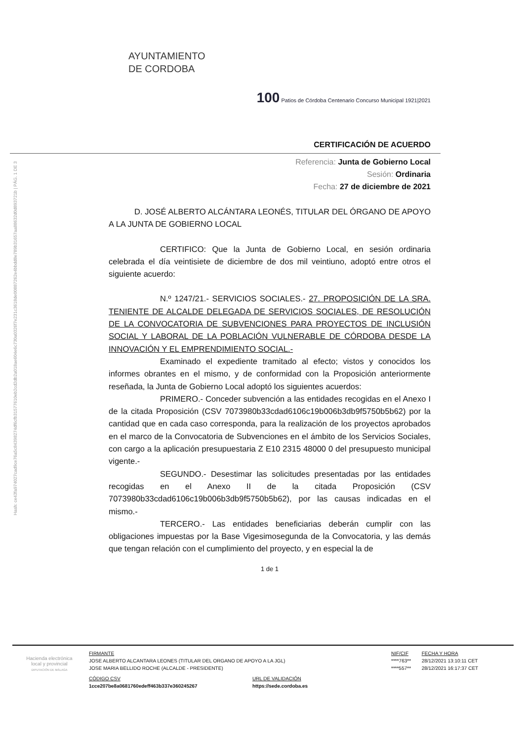Hash: ce43fa974027cad9ce76a5c84398274df6cfb31577610eb2cd2db2a018ae604e6c730a0326f7e231c3618de00887262e4bbdd8e789b31657aa88632d0d893721b | PÁG. 1 DE 3
AYUNTAMIENTO
DE CORDOBA
100 Patios de Córdoba Centenario Concurso Municipal 1921|2021
CERTIFICACIÓN DE ACUERDO
Referencia: Junta de Gobierno Local
Sesión: Ordinaria
Fecha: 27 de diciembre de 2021
D. JOSÉ ALBERTO ALCÁNTARA LEONÉS, TITULAR DEL ÓRGANO DE APOYO A LA JUNTA DE GOBIERNO LOCAL
CERTIFICO: Que la Junta de Gobierno Local, en sesión ordinaria celebrada el día veintisiete de diciembre de dos mil veintiuno, adoptó entre otros el siguiente acuerdo:
N.º 1247/21.- SERVICIOS SOCIALES.- 27. PROPOSICIÓN DE LA SRA. TENIENTE DE ALCALDE DELEGADA DE SERVICIOS SOCIALES, DE RESOLUCIÓN DE LA CONVOCATORIA DE SUBVENCIONES PARA PROYECTOS DE INCLUSIÓN SOCIAL Y LABORAL DE LA POBLACIÓN VULNERABLE DE CÓRDOBA DESDE LA INNOVACIÓN Y EL EMPRENDIMIENTO SOCIAL.-
Examinado el expediente tramitado al efecto; vistos y conocidos los informes obrantes en el mismo, y de conformidad con la Proposición anteriormente reseñada, la Junta de Gobierno Local adoptó los siguientes acuerdos:
PRIMERO.- Conceder subvención a las entidades recogidas en el Anexo I de la citada Proposición (CSV 7073980b33cdad6106c19b006b3db9f5750b5b62) por la cantidad que en cada caso corresponda, para la realización de los proyectos aprobados en el marco de la Convocatoria de Subvenciones en el ámbito de los Servicios Sociales, con cargo a la aplicación presupuestaria Z E10 2315 48000 0 del presupuesto municipal vigente.-
SEGUNDO.- Desestimar las solicitudes presentadas por las entidades recogidas en el Anexo II de la citada Proposición (CSV 7073980b33cdad6106c19b006b3db9f5750b5b62), por las causas indicadas en el mismo.-
TERCERO.- Las entidades beneficiarias deberán cumplir con las obligaciones impuestas por la Base Vigesimosegunda de la Convocatoria, y las demás que tengan relación con el cumplimiento del proyecto, y en especial la de
1 de 1
Hacienda electrónica local y provincial
DIPUTACIÓN DE MÁLAGA
| FIRMANTE | NIF/CIF | FECHA Y HORA |
| --- | --- | --- |
| JOSE ALBERTO ALCANTARA LEONES (TITULAR DEL ORGANO DE APOYO A LA JGL) | ****763** | 28/12/2021 13:10:11 CET |
| JOSE MARIA BELLIDO ROCHE (ALCALDE - PRESIDENTE) | ****557** | 28/12/2021 16:17:37 CET |
| CÓDIGO CSV | URL DE VALIDACIÓN |
| --- | --- |
| 1cce207be8a0681760edeff463b337e360245267 | https://sede.cordoba.es |